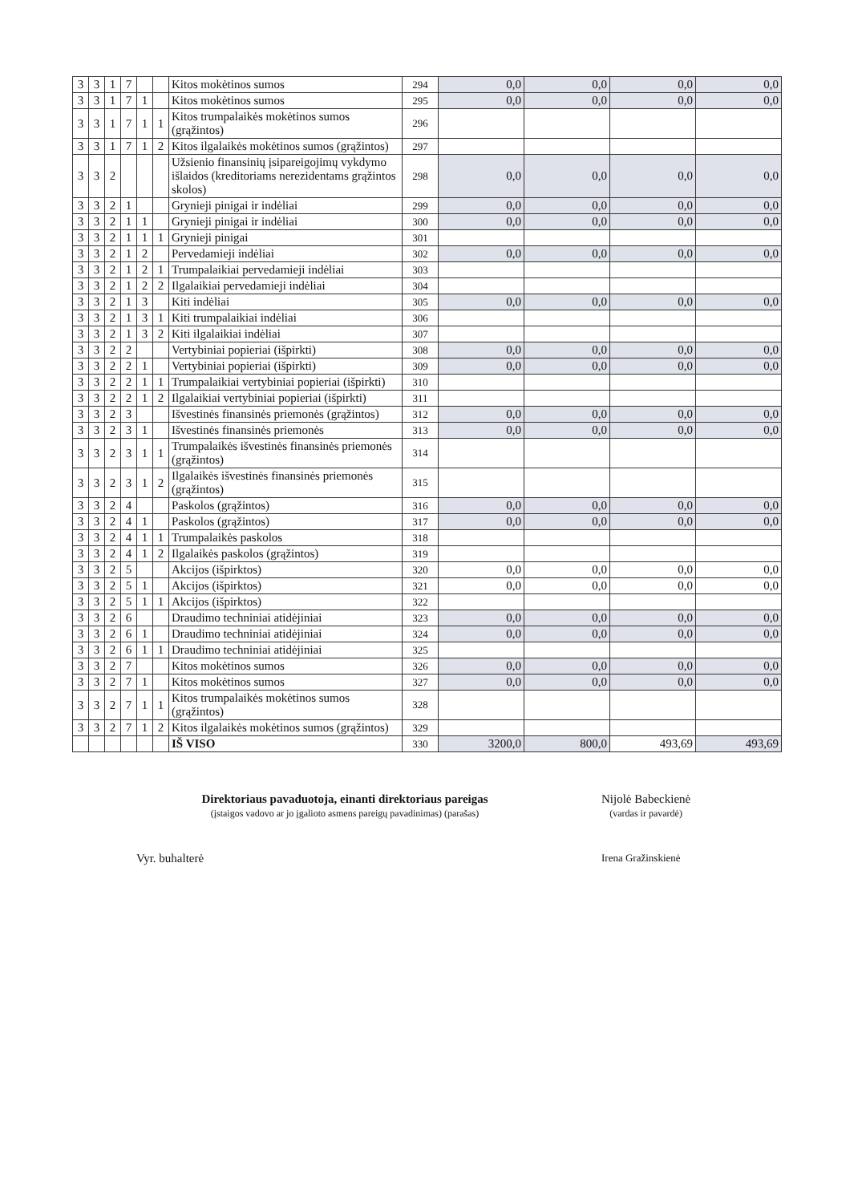| 3 | 3 | 1 | 7 | | | Kitos mokėtinos sumos | 294 | 0,0 | 0,0 | 0,0 | 0,0 |
| 3 | 3 | 1 | 7 | 1 | | Kitos mokėtinos sumos | 295 | 0,0 | 0,0 | 0,0 | 0,0 |
| 3 | 3 | 1 | 7 | 1 | 1 | Kitos trumpalaikės mokėtinos sumos (grąžintos) | 296 | | | | |
| 3 | 3 | 1 | 7 | 1 | 2 | Kitos ilgalaikės mokėtinos sumos (grąžintos) | 297 | | | | |
| 3 | 3 | 2 | | | | Užsienio finansinių įsipareigojimų vykdymo išlaidos (kreditoriams nerezidentams grąžintos skolos) | 298 | 0,0 | 0,0 | 0,0 | 0,0 |
| 3 | 3 | 2 | 1 | | | Grynieji pinigai ir indėliai | 299 | 0,0 | 0,0 | 0,0 | 0,0 |
| 3 | 3 | 2 | 1 | 1 | | Grynieji pinigai ir indėliai | 300 | 0,0 | 0,0 | 0,0 | 0,0 |
| 3 | 3 | 2 | 1 | 1 | 1 | Grynieji pinigai | 301 | | | | |
| 3 | 3 | 2 | 1 | 2 | | Pervedamieji indėliai | 302 | 0,0 | 0,0 | 0,0 | 0,0 |
| 3 | 3 | 2 | 1 | 2 | 1 | Trumpalaikiai pervedamieji indėliai | 303 | | | | |
| 3 | 3 | 2 | 1 | 2 | 2 | Ilgalaikiai pervedamieji indėliai | 304 | | | | |
| 3 | 3 | 2 | 1 | 3 | | Kiti indėliai | 305 | 0,0 | 0,0 | 0,0 | 0,0 |
| 3 | 3 | 2 | 1 | 3 | 1 | Kiti trumpalaikiai indėliai | 306 | | | | |
| 3 | 3 | 2 | 1 | 3 | 2 | Kiti ilgalaikiai indėliai | 307 | | | | |
| 3 | 3 | 2 | 2 | | | Vertybiniai popieriai (išpirkti) | 308 | 0,0 | 0,0 | 0,0 | 0,0 |
| 3 | 3 | 2 | 2 | 1 | | Vertybiniai popieriai (išpirkti) | 309 | 0,0 | 0,0 | 0,0 | 0,0 |
| 3 | 3 | 2 | 2 | 1 | 1 | Trumpalaikiai vertybiniai popieriai (išpirkti) | 310 | | | | |
| 3 | 3 | 2 | 2 | 1 | 2 | Ilgalaikiai vertybiniai popieriai (išpirkti) | 311 | | | | |
| 3 | 3 | 2 | 3 | | | Išvestinės finansinės priemonės (grąžintos) | 312 | 0,0 | 0,0 | 0,0 | 0,0 |
| 3 | 3 | 2 | 3 | 1 | | Išvestinės finansinės priemonės | 313 | 0,0 | 0,0 | 0,0 | 0,0 |
| 3 | 3 | 2 | 3 | 1 | 1 | Trumpalaikės išvestinės finansinės priemonės (grąžintos) | 314 | | | | |
| 3 | 3 | 2 | 3 | 1 | 2 | Ilgalaikės išvestinės finansinės priemonės (grąžintos) | 315 | | | | |
| 3 | 3 | 2 | 4 | | | Paskolos (grąžintos) | 316 | 0,0 | 0,0 | 0,0 | 0,0 |
| 3 | 3 | 2 | 4 | 1 | | Paskolos (grąžintos) | 317 | 0,0 | 0,0 | 0,0 | 0,0 |
| 3 | 3 | 2 | 4 | 1 | 1 | Trumpalaikės paskolos | 318 | | | | |
| 3 | 3 | 2 | 4 | 1 | 2 | Ilgalaikės paskolos (grąžintos) | 319 | | | | |
| 3 | 3 | 2 | 5 | | | Akcijos (išpirktos) | 320 | 0,0 | 0,0 | 0,0 | 0,0 |
| 3 | 3 | 2 | 5 | 1 | | Akcijos (išpirktos) | 321 | 0,0 | 0,0 | 0,0 | 0,0 |
| 3 | 3 | 2 | 5 | 1 | 1 | Akcijos (išpirktos) | 322 | | | | |
| 3 | 3 | 2 | 6 | | | Draudimo techniniai atidėjiniai | 323 | 0,0 | 0,0 | 0,0 | 0,0 |
| 3 | 3 | 2 | 6 | 1 | | Draudimo techniniai atidėjiniai | 324 | 0,0 | 0,0 | 0,0 | 0,0 |
| 3 | 3 | 2 | 6 | 1 | 1 | Draudimo techniniai atidėjiniai | 325 | | | | |
| 3 | 3 | 2 | 7 | | | Kitos mokėtinos sumos | 326 | 0,0 | 0,0 | 0,0 | 0,0 |
| 3 | 3 | 2 | 7 | 1 | | Kitos mokėtinos sumos | 327 | 0,0 | 0,0 | 0,0 | 0,0 |
| 3 | 3 | 2 | 7 | 1 | 1 | Kitos trumpalaikės mokėtinos sumos (grąžintos) | 328 | | | | |
| 3 | 3 | 2 | 7 | 1 | 2 | Kitos ilgalaikės mokėtinos sumos (grąžintos) | 329 | | | | |
| | | | | | | IŠ VISO | 330 | 3200,0 | 800,0 | 493,69 | 493,69 |
Direktoriaus pavaduotoja, einanti direktoriaus pareigas
(įstaigos vadovo ar jo įgalioto asmens pareigų pavadinimas) (parašas)
Nijolė Babeckienė
(vardas ir pavardė)
Vyr. buhalterė
Irena Gražinskienė